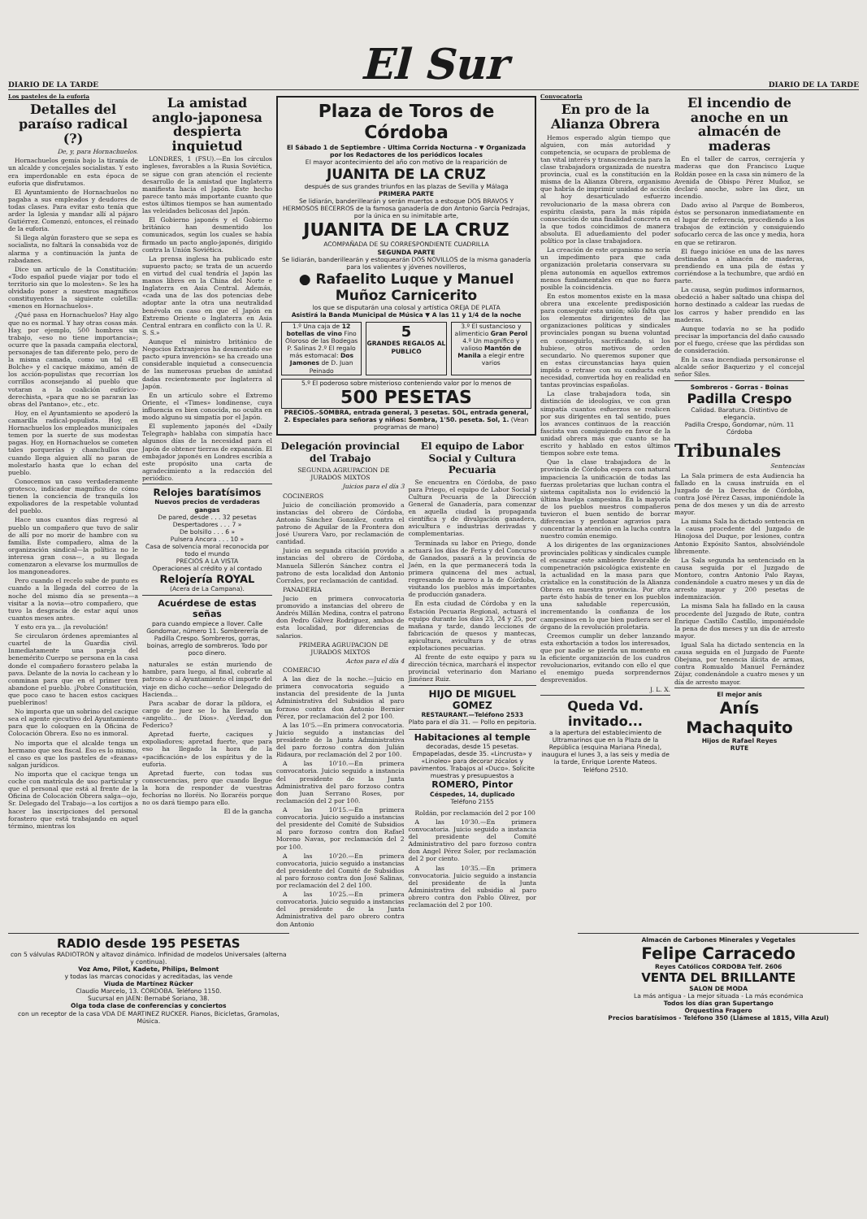DIARIO DE LA TARDE El Sur DIARIO DE LA TARDE
Los pasteles de la euforia
Detalles del paraíso radical (?)
De, y, para Hornachuelos.
Hornachuelos gemía bajo la tiranía de un alcalde y concejales socialistas. Y esto era imperdonable en esta época de euforia que disfrutamos.
El Ayuntamiento de Hornachuelos no pagaba a sus empleados y deudores de todas clases. Para evitar esto tenía que arder la Iglesia y mandar allí al pájaro Gutiérrez. Comenzó, entonces, el reinado de la euforia.
Si llega algún forastero que se sepa es socialista, no faltará la consabida voz de alarma y a continuación la junta de rabadanes.
Dice un artículo de la Constitución: «Todo español puede viajar por todo el territorio sin que lo molesten». Se les ha olvidado poner a nuestros magníficos constituyentes la siguiente coletilla: «menos en Hornachuelos».
¿Qué pasa en Hornachuelos? Hay algo que no es normal. Y hay otras cosas más. Hay, por ejemplo, 500 hombres sin trabajo, «eso no tiene importancia»; ocurre que la pasada campaña electoral, personajes de tan diferente pelo, pero de la misma camada, como un tal «El Bolche» y el cacique máximo, amén de los acción-populistas que recorrían los corrillos aconsejando al pueblo que votaran a la coalición eufórico-derechista, «para que no se pararan las obras del Pantano», etc., etc.
Hoy, en el Ayuntamiento se apoderó la camarilla radical-populista. Hoy, en Hornachuelos los empleados municipales temen por la suerte de sus modestas pagas. Hoy, en Hornachuelos se cometen tales porquerías y chanchullos que cuando llega alguien allí no paran de molestarlo hasta que lo echan del pueblo.
Conocemos un caso verdaderamente grotesco, indicador magnífico de cómo tienen la conciencia de tranquila los expoliadores de la respetable voluntad del pueblo.
Hace unos cuantos días regresó al pueblo un compañero que tuvo de salir de allí por no morir de hambre con su familia. Este compañero, alma de la organización sindical—la política no le interesa gran cosa—, a su llegada comenzaron a elevarse los murmullos de los mangoneadores.
Pero cuando el recelo sube de punto es cuando a la llegada del correo de la noche del mismo día se presenta—a visitar a la novia—otro compañero, que tuvo la desgracia de estar aquí unos cuantos meses antes.
Y esto era ya... ¡la revolución!
Se circularon órdenes apremiantes al cuartel de la Guardia civil. Inmediatamente una pareja del benemérito Cuerpo se persona en la casa donde el compañero forastero pelaba la pava. Delante de la novia lo cachean y lo conminan para que en el primer tren abandone el pueblo. ¡Pobre Constitución, que poco caso te hacen estos caciques pueblerinos!
No importa que un sobrino del cacique sea el agente ejecutivo del Ayuntamiento para que lo coloquen en la Oficina de Colocación Obrera. Eso no es inmoral.
No importa que el alcalde tenga un hermano que sea fiscal. Eso es lo mismo, el caso es que los pasteles de «feanas» salgan jurídicos.
No importa que el cacique tenga un coche con matrícula de uso particular y que el personal que está al frente de la Oficina de Colocación Obrera salga—ojo, Sr. Delegado del Trabajo—a los cortijos a hacer las inscripciones del personal forastero que está trabajando en aquel término, mientras los
La amistad anglo-japonesa despierta inquietud
LONDRES, 1 (FSU).—En los círculos ingleses, favorables a la Rusia Soviética, se sigue con gran atención el reciente desarrollo de la amistad que Inglaterra manifiesta hacia el Japón. Este hecho parece tanto más importante cuanto que estos últimos tiempos se han aumentado las veleidades belicosas del Japón.
El Gobierno japonés y el Gobierno británico han desmentido los comunicados, según los cuales se había firmado un pacto anglo-japonés, dirigido contra la Unión Soviética.
La prensa inglesa ha publicado este supuesto pacto; se trata de un acuerdo en virtud del cual tendría el Japón las manos libres en la China del Norte e Inglaterra en Asia Central. Además, «cada una de las dos potencias debe adoptar ante la otra una neutralidad benévola en caso en que el Japón en Extremo Oriente o Inglaterra en Asia Central entrara en conflicto con la U. R. S. S.»
Aunque el ministro británico de Negocios Extranjeros ha desmentido ese pacto «pura invención» se ha creado una considerable inquietud a consecuencia de las numerosas pruebas de amistad dadas recientemente por Inglaterra al Japón.
En un artículo sobre el Extremo Oriente, el «Times» londinense, cuya influencia es bien conocida, no oculta en modo alguno su simpatía por el Japón.
El suplemento japonés del «Daily Telegraph» hablaba con simpatía hace algunos días de la necesidad para el Japón de obtener tierras de expansión. El embajador japonés en Londres escribía a este propósito una carta de agradecimiento a la redacción del periódico.
Relojes baratísimos
Nuevos precios de verdaderas gangas
De pared, desde . . . 32 pesetas
Despertadores . . . 7 »
De bolsillo . . . 6 »
Pulsera Ancora . . . 10 »
Casa de solvencia moral reconocida por todo el mundo
PRECIOS A LA VISTA
Operaciones al crédito y al contado
Relojería ROYAL
(Acera de La Campana).
Acuérdese de estas señas
para cuando empiece a llover. Calle Gondomar, número 11. Sombrerería de Padilla Crespo. Sombreros, gorras, boinas, arreglo de sombreros. Todo por poco dinero.
naturales se están muriendo de hambre, para luego, al final, cobrarle al patrono o al Ayuntamiento el importe del viaje en dicho coche—señor Delegado de Hacienda...
Para acabar de dorar la píldora, el cargo de juez se lo ha llevado un «angelito... de Dios». ¿Verdad, don Federico?
Apretad fuerte, caciques y expoliadores; apretad fuerte, que para eso ha llegado la hora de la «pacificación» de los espíritus y de la euforia.
Apretad fuerte, con todas sus consecuencias, pero que cuando llegue la hora de responder de vuestras fechorías no lloréis. No lloraréis porque no os dará tiempo para ello.
El de la gancha
Plaza de Toros de Córdoba
El Sábado 1 de Septiembre - Ultima Corrida Nocturna - ▼ Organizada por los Redactores de los periódicos locales
El mayor acontecimiento del año con motivo de la reaparición de
JUANITA DE LA CRUZ
después de sus grandes triunfos en las plazas de Sevilla y Málaga
PRIMERA PARTE
Se lidiarán, banderillearán y serán muertos a estoque DOS BRAVOS Y HERMOSOS BECERROS de la famosa ganadería de don Antonio García Pedrajas, por la única en su inimitable arte,
JUANITA DE LA CRUZ
ACOMPAÑADA DE SU CORRESPONDIENTE CUADRILLA
SEGUNDA PARTE
Se lidiarán, banderillearán y estoquearán DOS NOVILLOS de la misma ganadería para los valientes y jóvenes novilleros,
● Rafaelito Luque y Manuel Muñoz Carnicerito
los que se disputarán una colosal y artística OREJA DE PLATA
Asistirá la Banda Municipal de Música ▼ A las 11 y 1/4 de la noche
1.º Una caja de 12 botellas de vino Fino Oloroso de las Bodegas P. Salinas 2.º El regalo más estomacal: Dos Jamones de D. Juan Peinado
5
GRANDES REGALOS AL PUBLICO
3.º El sustancioso y alimenticio Gran Perol 4.º Un magnífico y valioso Mantón de Manila a elegir entre varios
5.º El poderoso sobre misterioso conteniendo valor por lo menos de
500 PESETAS
PRECIOS.-SOMBRA, entrada general, 3 pesetas. SOL, entrada general, 2. Especiales para señoras y niños: Sombra, 1'50. peseta. Sol, 1. (Vean programas de mano)
Delegación provincial del Trabajo
SEGUNDA AGRUPACION DE JURADOS MIXTOS
Juicios para el día 3
COCINEROS
Juicio de conciliación promovido a instancias del obrero de Córdoba, Antonio Sánchez González, contra el patrono de Aguilar de la Frontera don José Usurera Varo, por reclamación de cantidad.
Juicio en segunda citación provido a instancias del obrero de Córdoba, Manuela Sillerón Sánchez contra el patrono de esta localidad don Antonio Corrales, por reclamación de cantidad.
PANADERIA
Jucio en primera convocatoria promovido a instancias del obrero de Andrés Millán Medina, contra el patrono don Pedro Gálvez Rodríguez, ambos de esta localidad, por diferencias de salarios.
PRIMERA AGRUPACION DE JURADOS MIXTOS
Actos para el día 4
COMERCIO
A las diez de la noche.—Juicio en primera convocatoria seguido a instancia del presidente de la Junta Administrativa del Subsidios al paro forzoso contra don Antonio Bernier Pérez, por reclamación del 2 por 100.
A las 10'5.—En primera convocatoria. Juicio seguido a instancias del presidente de la Junta Administrativa del paro forzoso contra don Julián Ridaura, por reclamación del 2 por 100.
A las 10'10.—En primera convocatoria. Juicio seguido a instancia del presidente de la Junta Administrativa del paro forzoso contra don Juan Serrano Roses, por reclamación del 2 por 100.
A las 10'15.—En primera convocatoria. Juicio seguido a instancias del presidente del Comité de Subsidios al paro forzoso contra don Rafael Moreno Navas, por reclamación del 2 por 100.
A las 10'20.—En primera convocatoria, juicio seguido a instancias del presidente del Comité de Subsidios al paro forzoso contra don José Salinas, por reclamación del 2 del 100.
A las 10'25.—En primera convocatoria. Juicio seguido a instancias del presidente de la Junta Administrativa del paro obrero contra don Antonio
El equipo de Labor Social y Cultura Pecuaria
Se encuentra en Córdoba, de paso para Priego, el equipo de Labor Social y Cultura Pecuaria de la Dirección General de Ganadería, para comenzar en aquella ciudad la propaganda científica y de divulgación ganadera, avicultura e industrias derivadas y complementarias.
Terminada su labor en Priego, donde actuará los días de Feria y del Concurso de Ganados, pasará a la provincia de Jaén, en la que permanecerá toda la primera quincena del mes actual, regresando de nuevo a la de Córdoba, visitando los pueblos más importantes de producción ganadera.
En esta ciudad de Córdoba y en la Estación Pecuaria Regional, actuará el equipo durante los días 23, 24 y 25, por mañana y tarde, dando lecciones de fabricación de quesos y mantecas, apicultura, avicultura y de otras explotaciones pecuarias.
Al frente de este equipo y para su dirección técnica, marchará el inspector provincial veterinario don Mariano Jiménez Ruiz.
HIJO DE MIGUEL GOMEZ
RESTAURANT.—Teléfono 2533
Plato para el día 31. — Pollo en pepitoria.
Habitaciones al temple
decoradas, desde 15 pesetas. Empapeladas, desde 35. «Lincrusta» y «Linoleo» para decorar zócalos y pavimentos. Trabajos al «Duco». Solicite muestras y presupuestos a
ROMERO, Pintor
Céspedes, 14, duplicado
Teléfono 2155
Roldán, por reclamación del 2 por 100
A las 10'30.—En primera convocatoria. Juicio seguido a instancia del presidente del Comité Administrativo del paro forzoso contra don Angel Pérez Soler, por reclamación del 2 por ciento.
A las 10'35.—En primera convocatoria. Juicio seguido a instancia del presidente de la Junta Administrativa del subsidio al paro obrero contra don Pablo Olivez, por reclamación del 2 por 100.
Convocatoria
En pro de la Alianza Obrera
Hemos esperado algún tiempo que alguien, con más autoridad y competencia, se ocupara de problema de tan vital interés y transcendencia para la clase trabajadora organizada de nuestra provincia, cual es la constitución en la misma de la Alianza Obrera, organismo que habría de imprimir unidad de acción al hoy desarticulado esfuerzo revolucionario de la masa obrera con espíritu clasista, para la más rápida consecución de una finalidad concreta en la que todos coincidimos de manera absoluta. El adueñamiento del poder político por la clase trabajadora.
La creación de este organismo no sería un impedimento para que cada organización proletaria conservara su plena autonomía en aquellos extremos menos fundamentales en que no fuera posible la coincidencia.
En estos momentos existe en la masa obrera una excelente predisposición para conseguir esta unión; sólo falta que los elementos dirigentes de las organizaciones políticas y sindicales provinciales pongan su buena voluntad en conseguirlo, sacrificando, si los hubiese, otros motivos de orden secundario. No queremos suponer que en estas circunstancias haya quien impida o retrase con su conducta esta necesidad, convertida hoy en realidad en tantas provincias españolas.
La clase trabajadora toda, sin distinción de ideologías, ve con gran simpatía cuantos esfuerzos se realicen por sus dirigentes en tal sentido, pues los avances continuos de la reacción fascista van consiguiendo en favor de la unidad obrera más que cuanto se ha escrito y hablado en estos últimos tiempos sobre este tema.
Que la clase trabajadora de la provincia de Córdoba espera con natural impaciencia la unificación de todas las fuerzas proletarias que luchan contra el sistema capitalista nos lo evidenció la última huelga campesina. En la mayoría de los pueblos nuestros compañeros tuvieron el buen sentido de borrar diferencias y perdonar agravios para concentrar la atención en la lucha contra nuestro común enemigo.
A los dirigentes de las organizaciones provinciales políticas y sindicales cumple el encauzar este ambiente favorable de compenetración psicológica existente en la actualidad en la masa para que cristalice en la constitución de la Alianza Obrera en nuestra provincia. Por otra parte ésto había de tener en los pueblos una saludable repercusión, incrementando la confianza de los campesinos en lo que bien pudiera ser el órgano de la revolución proletaria.
Creemos cumplir un deber lanzando esta exhortación a todos los interesados, que por nadie se pierda un momento en la eficiente organización de los cuadros revolucionarios, evitando con ello el que el enemigo pueda sorprendernos desprevenidos.
J. L. X.
Queda Vd. invitado...
a la apertura del establecimiento de Ultramarinos que en la Plaza de la República (esquina Mariana Pineda), inaugura el lunes 3, a las seis y media de la tarde, Enrique Lorente Mateos. Teléfono 2510.
El incendio de anoche en un almacén de maderas
En el taller de carros, cerrajería y maderas que don Francisco Luque Roldán posee en la casa sin número de la Avenida de Obispo Pérez Muñoz, se declaró anoche, sobre las diez, un incendio.
Dado aviso al Parque de Bomberos, éstos se personaron inmediatamente en el lugar de referencia, procediendo a los trabajos de extinción y consiguiendo sofocarlo cerca de las once y media, hora en que se retiraron.
El fuego inicióse en una de las naves destinadas a almacén de maderas, prendiendo en una pila de éstas y corriéndose a la techumbre, que ardió en parte.
La causa, según pudimos informarnos, obedeció a haber saltado una chispa del horno destinado a caldear las ruedas de los carros y haber prendido en las maderas.
Aunque todavía no se ha podido precisar la importancia del daño causado por el fuego, créese que las pérdidas son de consideración.
En la casa incendiada personáronse el alcalde señor Baquerizo y el concejal señor Siles.
Sombreros - Gorras - Boinas
Padilla Crespo
Calidad. Baratura. Distintivo de elegancia.
Padilla Crespo, Gondomar, núm. 11 Córdoba
Tribunales
Sentencias
La Sala primera de esta Audiencia ha fallado en la causa instruída en el Juzgado de la Derecha de Córdoba, contra José Pérez Casas, imponiéndole la pena de dos meses y un día de arresto mayor.
La misma Sala ha dictado sentencia en la causa procedente del Juzgado de Hinojosa del Duque, por lesiones, contra Antonio Expósito Santos, absolviéndole libremente.
La Sala segunda ha sentenciado en la causa seguida por el Juzgado de Montoro, contra Antonio Palo Rayas, condenándole a cuatro meses y un día de arresto mayor y 200 pesetas de indemnización.
La misma Sala ha fallado en la causa procedente del Juzgado de Rute, contra Enrique Castillo Castillo, imponiéndole la pena de dos meses y un día de arresto mayor.
Igual Sala ha dictado sentencia en la causa seguida en el Juzgado de Fuente Obejuna, por tenencia ilícita de armas, contra Romualdo Manuel Fernández Zújar, condenándole a cuatro meses y un día de arresto mayor.
El mejor anís
Anís Machaquito
Hijos de Rafael Reyes
RUTE
RADIO desde 195 PESETAS
con 5 válvulas RADIOTRON y altavoz dinámico. Infinidad de modelos Universales (alterna y continua).
Voz Amo, Pilot, Kadete, Philips, Belmont
y todas las marcas conocidas y acreditadas, las vende
Viuda de Martínez Rücker
Claudio Marcelo, 13. CORDOBA. Teléfono 1150.
Sucursal en JAEN: Bernabé Soriano, 38.
Olga toda clase de conferencias y conciertos
con un receptor de la casa VDA DE MARTINEZ RUCKER. Pianos, Bicicletas, Gramolas, Música.
Almacén de Carbones Minerales y Vegetales
Felipe Carracedo
Reyes Católicos CORDOBA Telf. 2606
VENTA DEL BRILLANTE
SALON DE MODA
La más antigua - La mejor situada - La más económica
Todos los días gran Supertango
Orquestina Fragero
Precios baratísimos - Teléfono 350 (Llámese al 1815, Villa Azul)